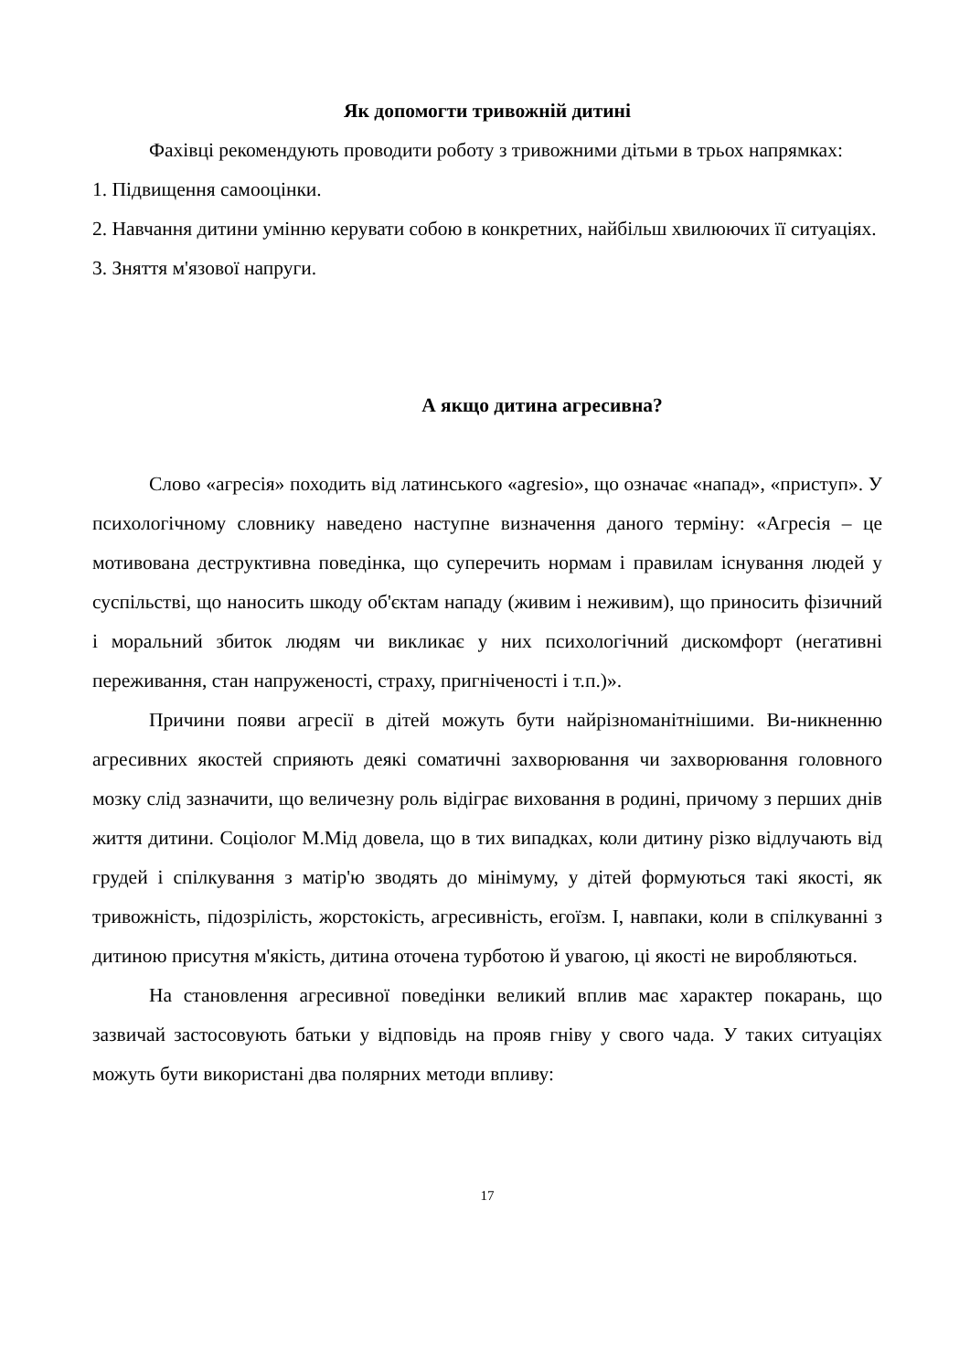Як допомогти тривожній дитині
Фахівці рекомендують проводити роботу з тривожними дітьми в трьох напрямках:
1. Підвищення самооцінки.
2. Навчання дитини умінню керувати собою в конкретних, найбільш хвилюючих її ситуаціях.
3. Зняття м'язової напруги.
А якщо дитина агресивна?
Слово «агресія» походить від латинського «agresio», що означає «напад», «приступ». У психологічному словнику наведено наступне визначення даного терміну: «Агресія – це мотивована деструктивна поведінка, що суперечить нормам і правилам існування людей у суспільстві, що наносить шкоду об'єктам нападу (живим і неживим), що приносить фізичний і моральний збиток людям чи викликає у них психологічний дискомфорт (негативні переживання, стан напруженості, страху, пригніченості і т.п.)».
Причини появи агресії в дітей можуть бути найрізноманітнішими. Ви-никненню агресивних якостей сприяють деякі соматичні захворювання чи захворювання головного мозку слід зазначити, що величезну роль відіграє виховання в родині, причому з перших днів життя дитини. Соціолог М.Мід довела, що в тих випадках, коли дитину різко відлучають від грудей і спілкування з матір'ю зводять до мінімуму, у дітей формуються такі якості, як тривожність, підозрілість, жорстокість, агресивність, егоїзм. І, навпаки, коли в спілкуванні з дитиною присутня м'якість, дитина оточена турботою й увагою, ці якості не виробляються.
На становлення агресивної поведінки великий вплив має характер покарань, що зазвичай застосовують батьки у відповідь на прояв гніву у свого чада. У таких ситуаціях можуть бути використані два полярних методи впливу:
17